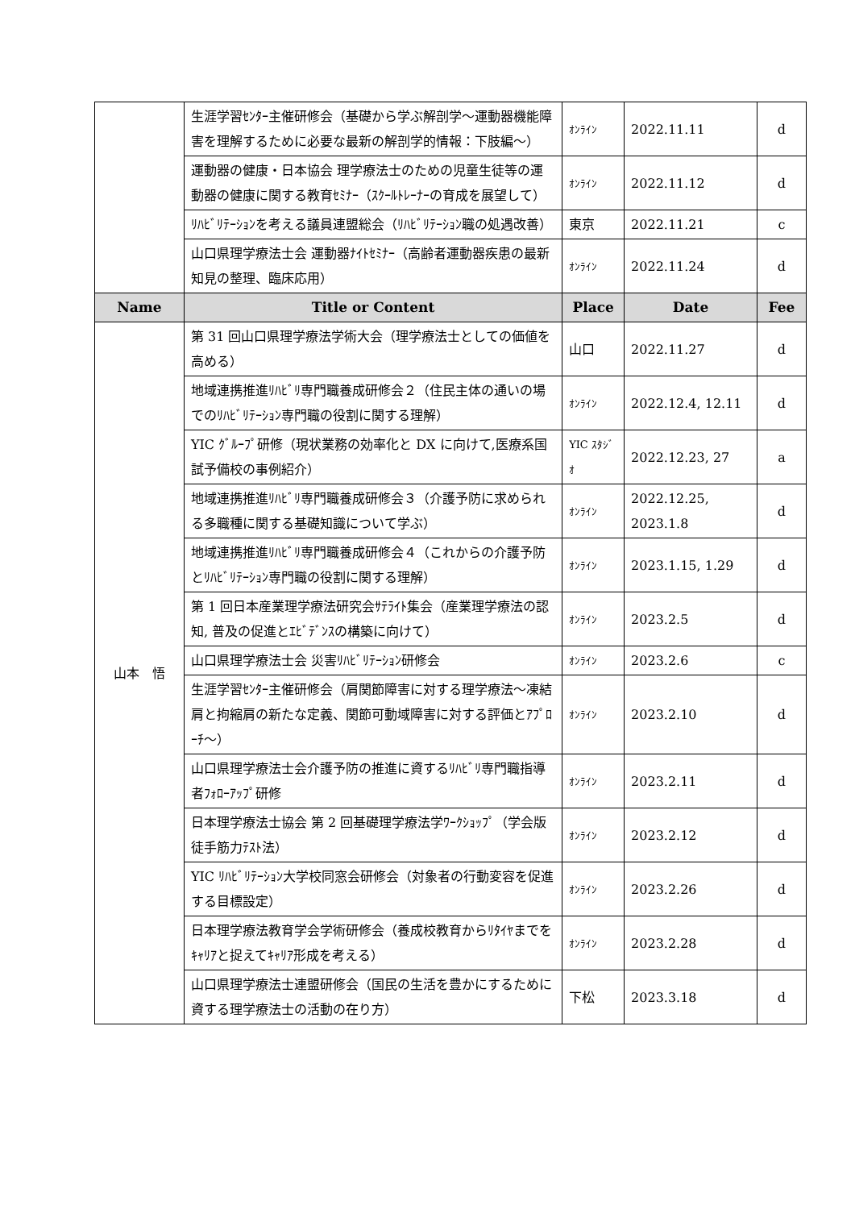| | 生涯学習ｾﾝﾀｰ主催研修会（基礎から学ぶ解剖学～運動器機能障害を理解するために必要な最新の解剖学的情報：下肢編～） | ｵﾝﾗｲﾝ | 2022.11.11 | d |
| | 運動器の健康・日本協会 理学療法士のための児童生徒等の運動器の健康に関する教育ｾﾐﾅｰ（ｽｸｰﾙﾄﾚｰﾅｰの育成を展望して） | ｵﾝﾗｲﾝ | 2022.11.12 | d |
| | ﾘﾊﾋﾞﾘﾃｰｼｮﾝを考える議員連盟総会（ﾘﾊﾋﾞﾘﾃｰｼｮﾝ職の処遇改善） | 東京 | 2022.11.21 | c |
| | 山口県理学療法士会 運動器ﾅｲﾄｾﾐﾅｰ（高齢者運動器疾患の最新知見の整理、臨床応用） | ｵﾝﾗｲﾝ | 2022.11.24 | d |
| Name | Title or Content | Place | Date | Fee |
| 山本 悟 | 第 31 回山口県理学療法学術大会（理学療法士としての価値を高める） | 山口 | 2022.11.27 | d |
| | 地域連携推進ﾘﾊﾋﾞﾘ専門職養成研修会２（住民主体の通いの場でのﾘﾊﾋﾞﾘﾃｰｼｮﾝ専門職の役割に関する理解） | ｵﾝﾗｲﾝ | 2022.12.4, 12.11 | d |
| | YIC ｸﾞﾙｰﾌﾟ研修（現状業務の効率化と DX に向けて,医療系国試予備校の事例紹介） | YIC ｽﾀｼﾞｵ | 2022.12.23, 27 | a |
| | 地域連携推進ﾘﾊﾋﾞﾘ専門職養成研修会３（介護予防に求められる多職種に関する基礎知識について学ぶ） | ｵﾝﾗｲﾝ | 2022.12.25, 2023.1.8 | d |
| | 地域連携推進ﾘﾊﾋﾞﾘ専門職養成研修会４（これからの介護予防とﾘﾊﾋﾞﾘﾃｰｼｮﾝ専門職の役割に関する理解） | ｵﾝﾗｲﾝ | 2023.1.15, 1.29 | d |
| | 第 1 回日本産業理学療法研究会ｻﾃﾗｲﾄ集会（産業理学療法の認知, 普及の促進とｴﾋﾞﾃﾞﾝｽの構築に向けて） | ｵﾝﾗｲﾝ | 2023.2.5 | d |
| | 山口県理学療法士会 災害ﾘﾊﾋﾞﾘﾃｰｼｮﾝ研修会 | ｵﾝﾗｲﾝ | 2023.2.6 | c |
| | 生涯学習ｾﾝﾀｰ主催研修会（肩関節障害に対する理学療法～凍結肩と拘縮肩の新たな定義、関節可動域障害に対する評価とｱﾌﾟﾛｰﾁ～） | ｵﾝﾗｲﾝ | 2023.2.10 | d |
| | 山口県理学療法士会介護予防の推進に資するﾘﾊﾋﾞﾘ専門職指導者ﾌｫﾛｰｱｯﾌﾟ研修 | ｵﾝﾗｲﾝ | 2023.2.11 | d |
| | 日本理学療法士協会 第 2 回基礎理学療法学ﾜｰｸｼｮｯﾌﾟ（学会版徒手筋力ﾃｽﾄ法） | ｵﾝﾗｲﾝ | 2023.2.12 | d |
| | YIC ﾘﾊﾋﾞﾘﾃｰｼｮﾝ大学校同窓会研修会（対象者の行動変容を促進する目標設定） | ｵﾝﾗｲﾝ | 2023.2.26 | d |
| | 日本理学療法教育学会学術研修会（養成校教育からﾘﾀｲﾔまでをｷｬﾘｱと捉えてｷｬﾘｱ形成を考える） | ｵﾝﾗｲﾝ | 2023.2.28 | d |
| | 山口県理学療法士連盟研修会（国民の生活を豊かにするために資する理学療法士の活動の在り方） | 下松 | 2023.3.18 | d |